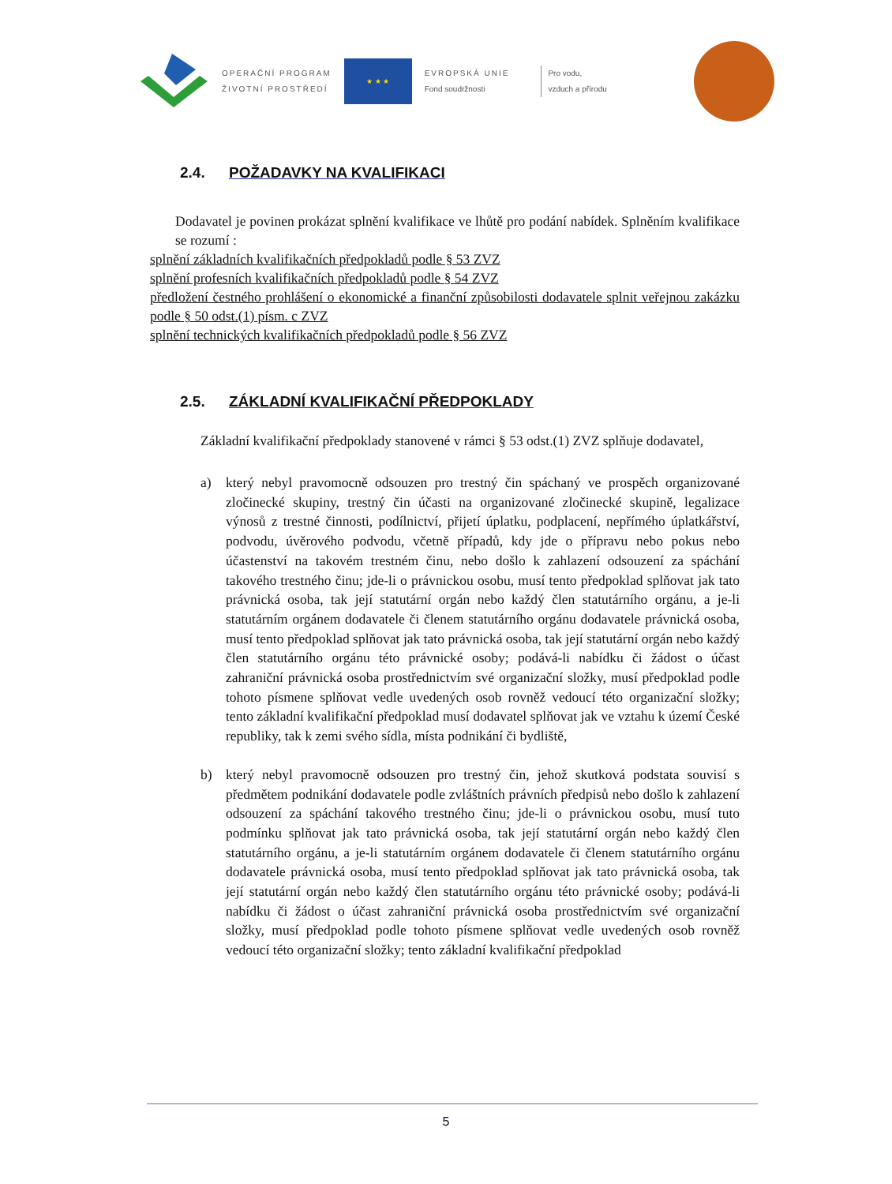OPERAČNÍ PROGRAM
ŽIVOTNÍ PROSTŘEDÍ
★ ★ ★
EVROPSKÁ UNIE
Fond soudržnosti
Pro vodu,
vzduch a přírodu
2.4. POŽADAVKY NA KVALIFIKACI
Dodavatel je povinen prokázat splnění kvalifikace ve lhůtě pro podání nabídek. Splněním kvalifikace se rozumí :
splnění základních kvalifikačních předpokladů podle § 53 ZVZ
splnění profesních kvalifikačních předpokladů podle § 54 ZVZ
předložení čestného prohlášení o ekonomické a finanční způsobilosti dodavatele splnit veřejnou zakázku podle § 50 odst.(1) písm. c ZVZ
splnění technických kvalifikačních předpokladů podle § 56 ZVZ
2.5. ZÁKLADNÍ KVALIFIKAČNÍ PŘEDPOKLADY
Základní kvalifikační předpoklady stanovené v rámci § 53 odst.(1) ZVZ splňuje dodavatel,
a) který nebyl pravomocně odsouzen pro trestný čin spáchaný ve prospěch organizované zločinecké skupiny, trestný čin účasti na organizované zločinecké skupině, legalizace výnosů z trestné činnosti, podílnictví, přijetí úplatku, podplacení, nepřímého úplatkářství, podvodu, úvěrového podvodu, včetně případů, kdy jde o přípravu nebo pokus nebo účastenství na takovém trestném činu, nebo došlo k zahlazení odsouzení za spáchání takového trestného činu; jde-li o právnickou osobu, musí tento předpoklad splňovat jak tato právnická osoba, tak její statutární orgán nebo každý člen statutárního orgánu, a je-li statutárním orgánem dodavatele či členem statutárního orgánu dodavatele právnická osoba, musí tento předpoklad splňovat jak tato právnická osoba, tak její statutární orgán nebo každý člen statutárního orgánu této právnické osoby; podává-li nabídku či žádost o účast zahraniční právnická osoba prostřednictvím své organizační složky, musí předpoklad podle tohoto písmene splňovat vedle uvedených osob rovněž vedoucí této organizační složky; tento základní kvalifikační předpoklad musí dodavatel splňovat jak ve vztahu k území České republiky, tak k zemi svého sídla, místa podnikání či bydliště,
b) který nebyl pravomocně odsouzen pro trestný čin, jehož skutková podstata souvisí s předmětem podnikání dodavatele podle zvláštních právních předpisů nebo došlo k zahlazení odsouzení za spáchání takového trestného činu; jde-li o právnickou osobu, musí tuto podmínku splňovat jak tato právnická osoba, tak její statutární orgán nebo každý člen statutárního orgánu, a je-li statutárním orgánem dodavatele či členem statutárního orgánu dodavatele právnická osoba, musí tento předpoklad splňovat jak tato právnická osoba, tak její statutární orgán nebo každý člen statutárního orgánu této právnické osoby; podává-li nabídku či žádost o účast zahraniční právnická osoba prostřednictvím své organizační složky, musí předpoklad podle tohoto písmene splňovat vedle uvedených osob rovněž vedoucí této organizační složky; tento základní kvalifikační předpoklad
5